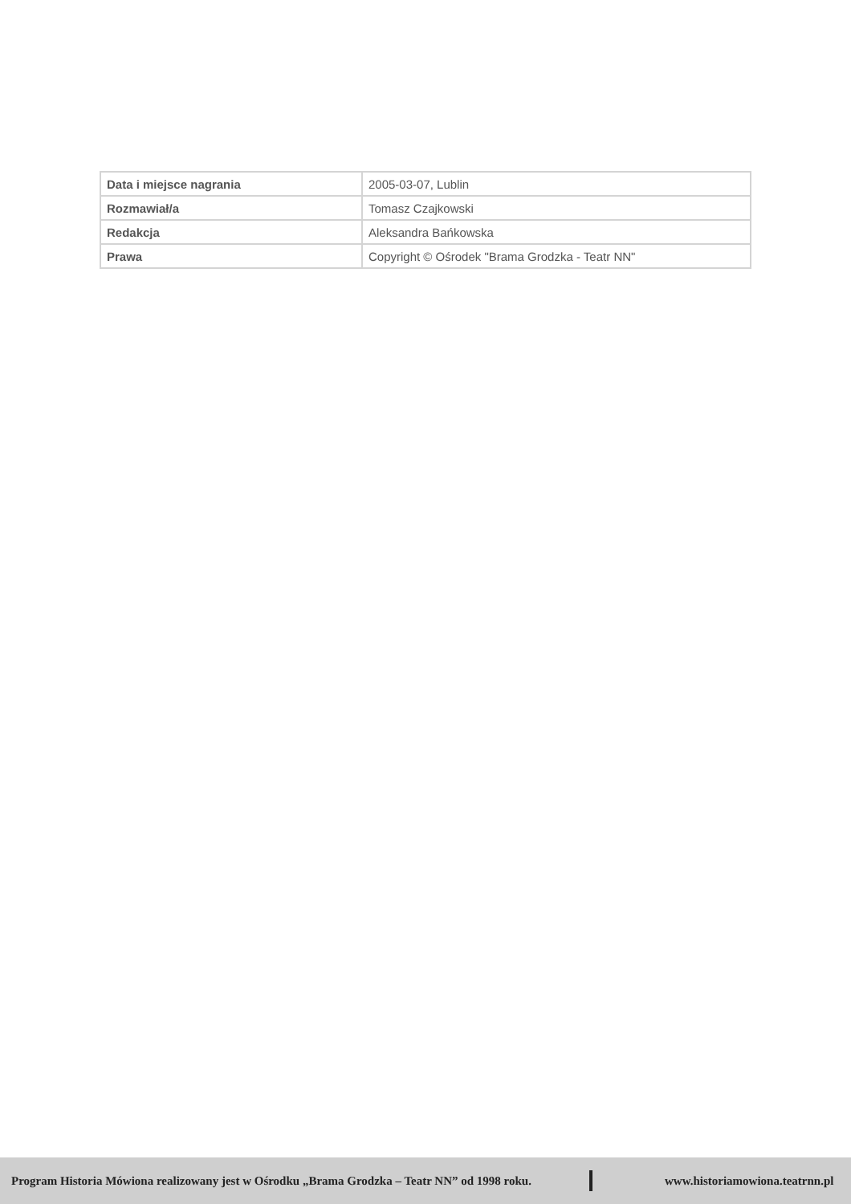| Data i miejsce nagrania | 2005-03-07, Lublin |
| Rozmawiał/a | Tomasz Czajkowski |
| Redakcja | Aleksandra Bańkowska |
| Prawa | Copyright © Ośrodek "Brama Grodzka - Teatr NN" |
Program Historia Mówiona realizowany jest w Ośrodku „Brama Grodzka – Teatr NN” od 1998 roku. www.historiamowiona.teatrnn.pl